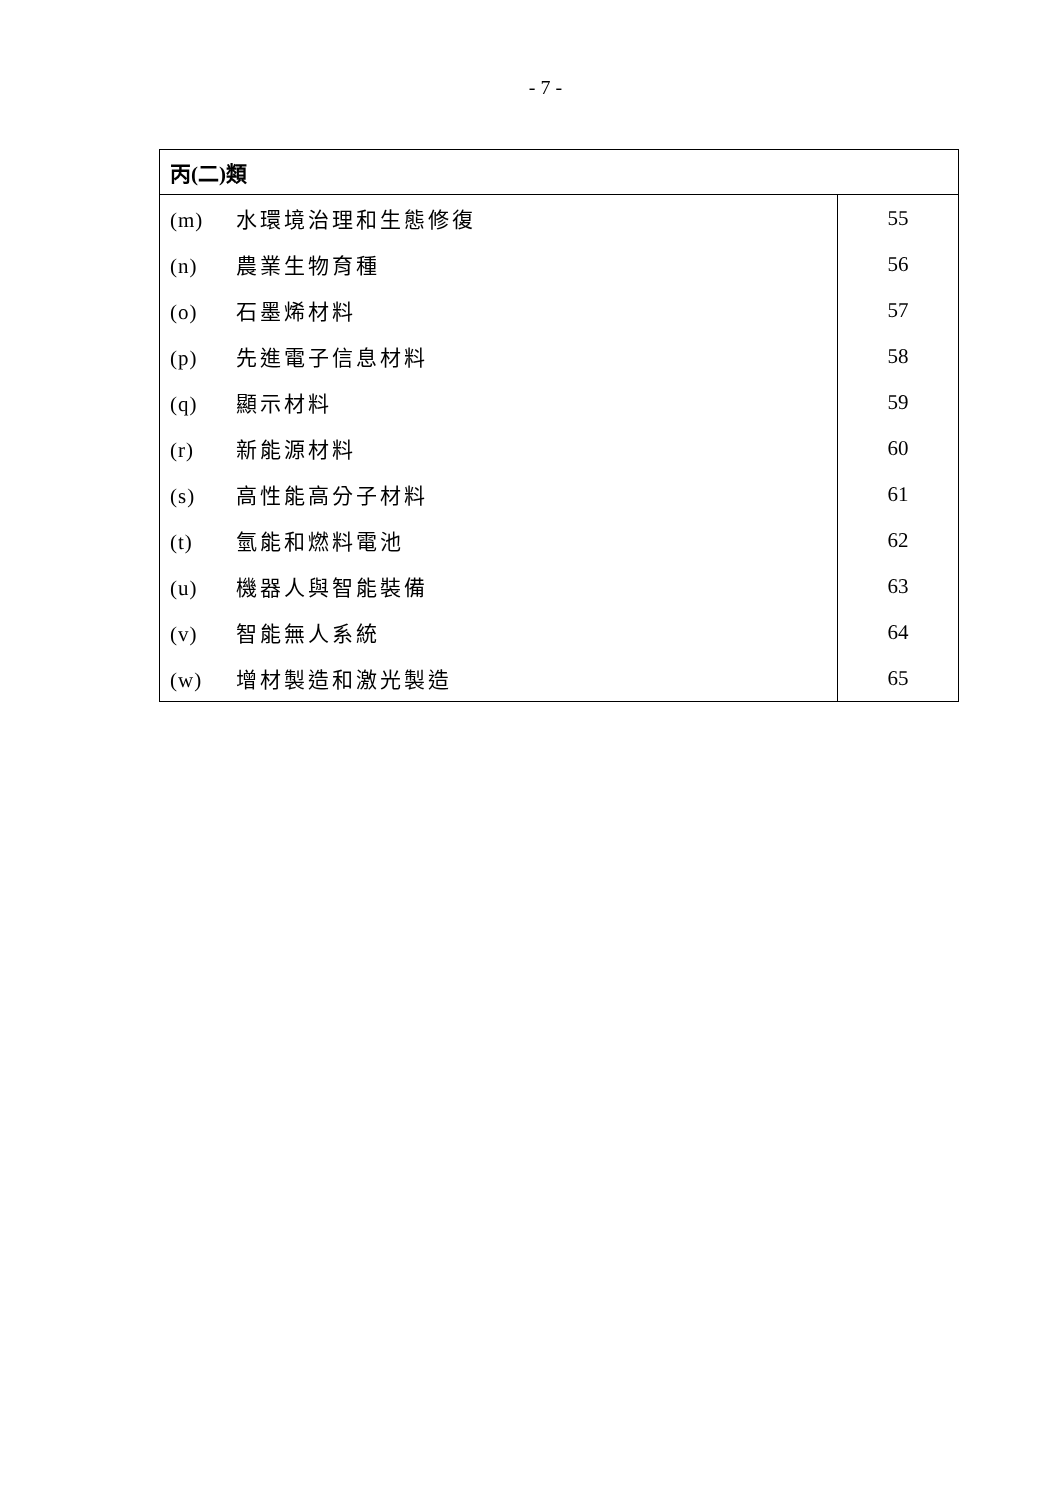- 7 -
| 丙(二)類 | |
| (m) 水環境治理和生態修復 | 55 |
| (n) 農業生物育種 | 56 |
| (o) 石墨烯材料 | 57 |
| (p) 先進電子信息材料 | 58 |
| (q) 顯示材料 | 59 |
| (r) 新能源材料 | 60 |
| (s) 高性能高分子材料 | 61 |
| (t) 氫能和燃料電池 | 62 |
| (u) 機器人與智能裝備 | 63 |
| (v) 智能無人系統 | 64 |
| (w) 增材製造和激光製造 | 65 |